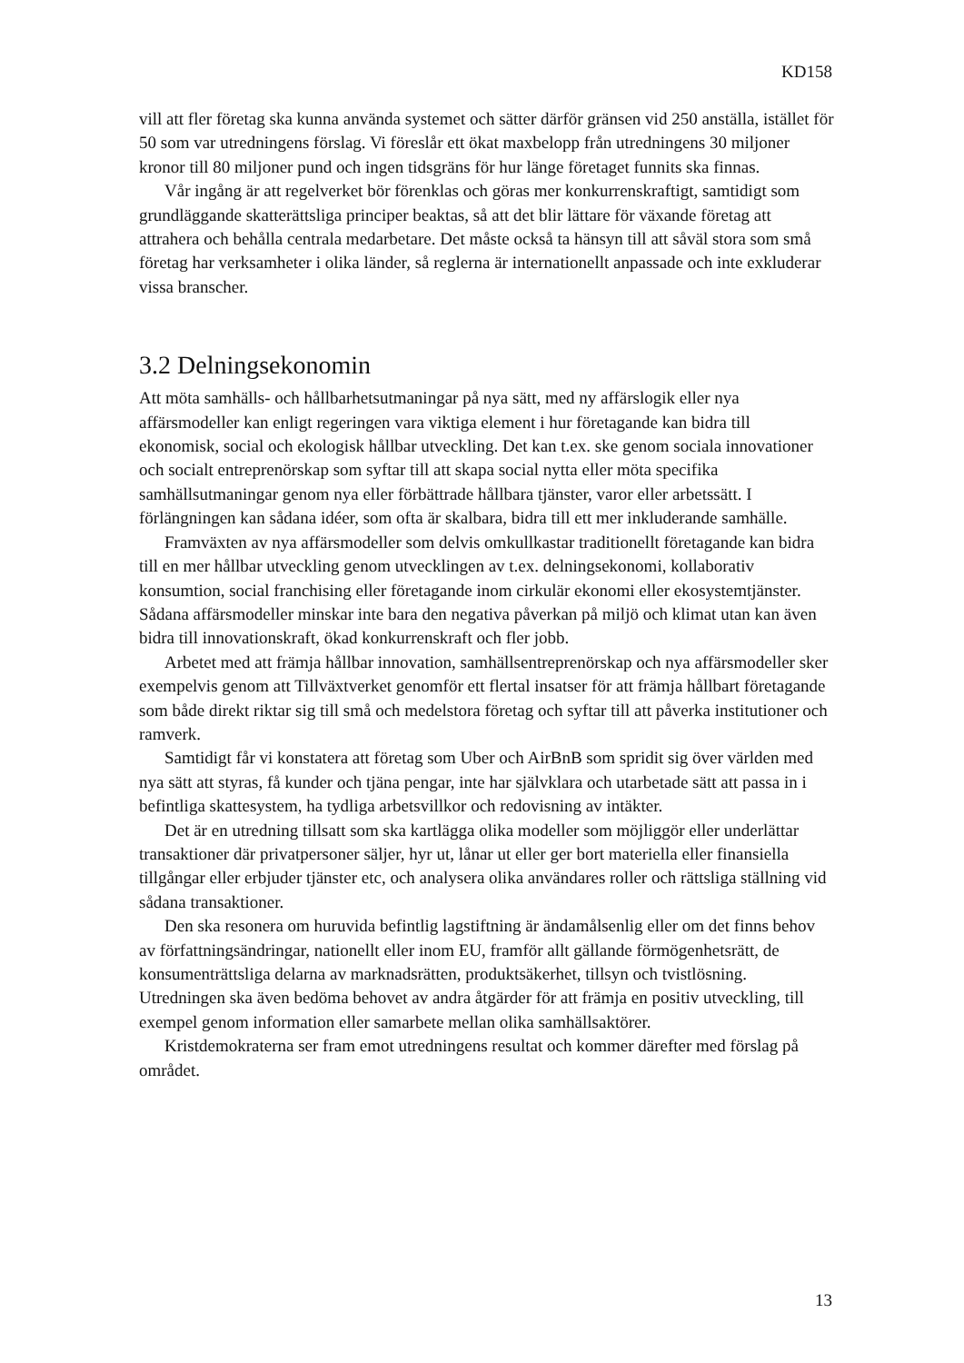KD158
vill att fler företag ska kunna använda systemet och sätter därför gränsen vid 250 anställa, istället för 50 som var utredningens förslag. Vi föreslår ett ökat maxbelopp från utredningens 30 miljoner kronor till 80 miljoner pund och ingen tidsgräns för hur länge företaget funnits ska finnas.
Vår ingång är att regelverket bör förenklas och göras mer konkurrenskraftigt, samtidigt som grundläggande skatterättsliga principer beaktas, så att det blir lättare för växande företag att attrahera och behålla centrala medarbetare. Det måste också ta hänsyn till att såväl stora som små företag har verksamheter i olika länder, så reglerna är internationellt anpassade och inte exkluderar vissa branscher.
3.2 Delningsekonomin
Att möta samhälls- och hållbarhetsutmaningar på nya sätt, med ny affärslogik eller nya affärsmodeller kan enligt regeringen vara viktiga element i hur företagande kan bidra till ekonomisk, social och ekologisk hållbar utveckling. Det kan t.ex. ske genom sociala innovationer och socialt entreprenörskap som syftar till att skapa social nytta eller möta specifika samhällsutmaningar genom nya eller förbättrade hållbara tjänster, varor eller arbetssätt. I förlängningen kan sådana idéer, som ofta är skalbara, bidra till ett mer inkluderande samhälle.
Framväxten av nya affärsmodeller som delvis omkullkastar traditionellt företagande kan bidra till en mer hållbar utveckling genom utvecklingen av t.ex. delningsekonomi, kollaborativ konsumtion, social franchising eller företagande inom cirkulär ekonomi eller ekosystemtjänster. Sådana affärsmodeller minskar inte bara den negativa påverkan på miljö och klimat utan kan även bidra till innovationskraft, ökad konkurrenskraft och fler jobb.
Arbetet med att främja hållbar innovation, samhällsentreprenörskap och nya affärsmodeller sker exempelvis genom att Tillväxtverket genomför ett flertal insatser för att främja hållbart företagande som både direkt riktar sig till små och medelstora företag och syftar till att påverka institutioner och ramverk.
Samtidigt får vi konstatera att företag som Uber och AirBnB som spridit sig över världen med nya sätt att styras, få kunder och tjäna pengar, inte har självklara och utarbetade sätt att passa in i befintliga skattesystem, ha tydliga arbetsvillkor och redovisning av intäkter.
Det är en utredning tillsatt som ska kartlägga olika modeller som möjliggör eller underlättar transaktioner där privatpersoner säljer, hyr ut, lånar ut eller ger bort materiella eller finansiella tillgångar eller erbjuder tjänster etc, och analysera olika användares roller och rättsliga ställning vid sådana transaktioner.
Den ska resonera om huruvida befintlig lagstiftning är ändamålsenlig eller om det finns behov av författningsändringar, nationellt eller inom EU, framför allt gällande förmögenhetsrätt, de konsumenträttsliga delarna av marknadsrätten, produktsäkerhet, tillsyn och tvistlösning. Utredningen ska även bedöma behovet av andra åtgärder för att främja en positiv utveckling, till exempel genom information eller samarbete mellan olika samhällsaktörer.
Kristdemokraterna ser fram emot utredningens resultat och kommer därefter med förslag på området.
13